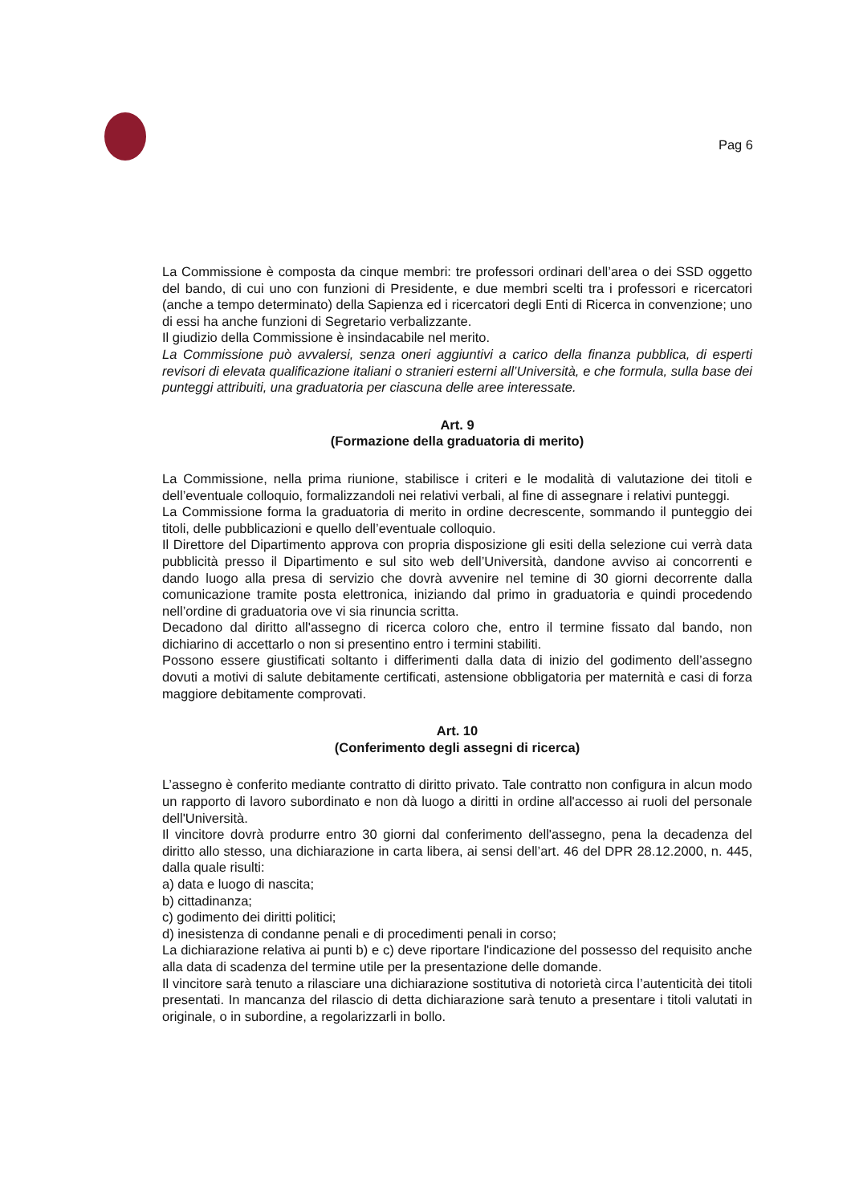Pag 6
La Commissione è composta da cinque membri: tre professori ordinari dell’area o dei SSD oggetto del bando, di cui uno con funzioni di Presidente, e due membri scelti tra i professori e ricercatori (anche a tempo determinato) della Sapienza ed i ricercatori degli Enti di Ricerca in convenzione; uno di essi ha anche funzioni di Segretario verbalizzante.
Il giudizio della Commissione è insindacabile nel merito.
La Commissione può avvalersi, senza oneri aggiuntivi a carico della finanza pubblica, di esperti revisori di elevata qualificazione italiani o stranieri esterni all’Università, e che formula, sulla base dei punteggi attribuiti, una graduatoria per ciascuna delle aree interessate.
Art. 9
(Formazione della graduatoria di merito)
La Commissione, nella prima riunione, stabilisce i criteri e le modalità di valutazione dei titoli e dell’eventuale colloquio, formalizzandoli nei relativi verbali, al fine di assegnare i relativi punteggi.
La Commissione forma la graduatoria di merito in ordine decrescente, sommando il punteggio dei titoli, delle pubblicazioni e quello dell’eventuale colloquio.
Il Direttore del Dipartimento approva con propria disposizione gli esiti della selezione cui verrà data pubblicità presso il Dipartimento e sul sito web dell’Università, dandone avviso ai concorrenti e dando luogo alla presa di servizio che dovrà avvenire nel temine di 30 giorni decorrente dalla comunicazione tramite posta elettronica, iniziando dal primo in graduatoria e quindi procedendo nell’ordine di graduatoria ove vi sia rinuncia scritta.
Decadono dal diritto all'assegno di ricerca coloro che, entro il termine fissato dal bando, non dichiarino di accettarlo o non si presentino entro i termini stabiliti.
Possono essere giustificati soltanto i differimenti dalla data di inizio del godimento dell’assegno dovuti a motivi di salute debitamente certificati, astensione obbligatoria per maternità e casi di forza maggiore debitamente comprovati.
Art. 10
(Conferimento degli assegni di ricerca)
L’assegno è conferito mediante contratto di diritto privato. Tale contratto non configura in alcun modo un rapporto di lavoro subordinato e non dà luogo a diritti in ordine all'accesso ai ruoli del personale dell'Università.
Il vincitore dovrà produrre entro 30 giorni dal conferimento dell'assegno, pena la decadenza del diritto allo stesso, una dichiarazione in carta libera, ai sensi dell’art. 46 del DPR 28.12.2000, n. 445, dalla quale risulti:
a) data e luogo di nascita;
b) cittadinanza;
c) godimento dei diritti politici;
d) inesistenza di condanne penali e di procedimenti penali in corso;
La dichiarazione relativa ai punti b) e c) deve riportare l'indicazione del possesso del requisito anche alla data di scadenza del termine utile per la presentazione delle domande.
Il vincitore sarà tenuto a rilasciare una dichiarazione sostitutiva di notorietà circa l’autenticità dei titoli presentati. In mancanza del rilascio di detta dichiarazione sarà tenuto a presentare i titoli valutati in originale, o in subordine, a regolarizzarli in bollo.